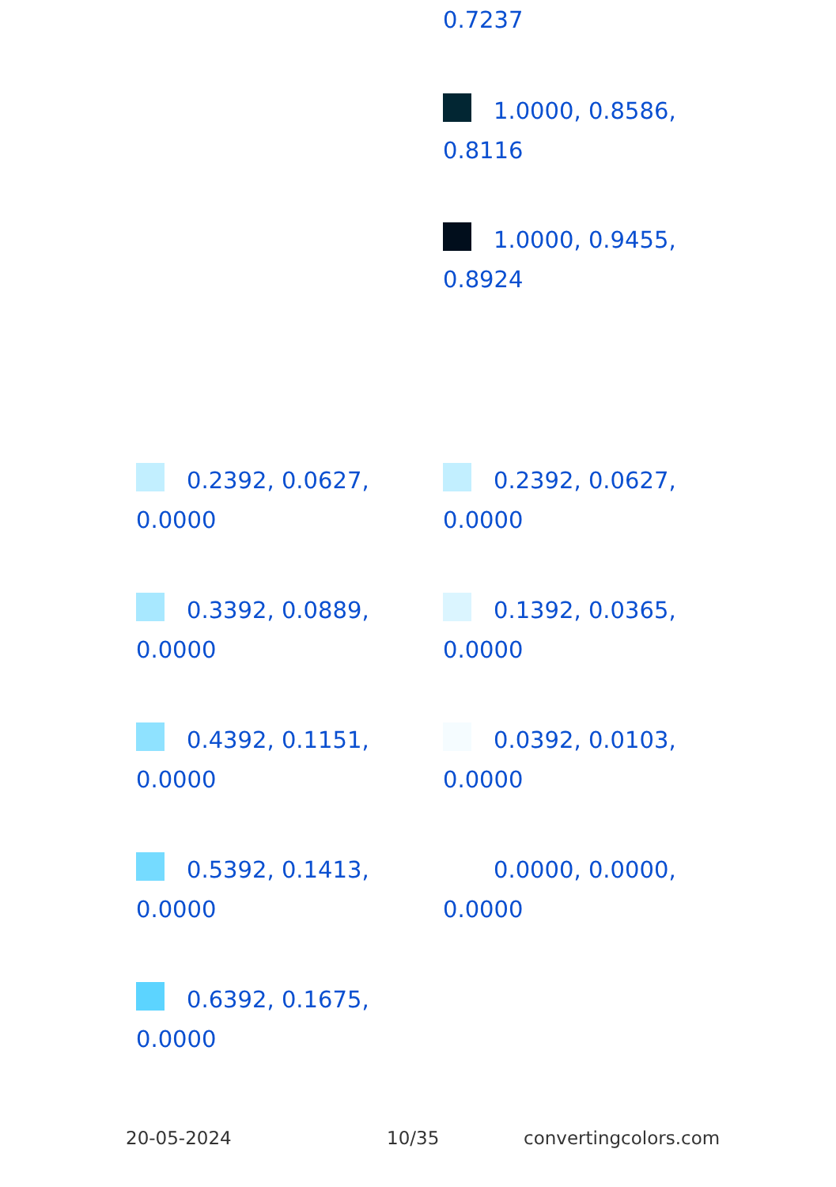0.7237
1.0000, 0.8586, 0.8116
1.0000, 0.9455, 0.8924
0.2392, 0.0627, 0.0000
0.2392, 0.0627, 0.0000
0.3392, 0.0889, 0.0000
0.1392, 0.0365, 0.0000
0.4392, 0.1151, 0.0000
0.0392, 0.0103, 0.0000
0.5392, 0.1413, 0.0000
0.0000, 0.0000, 0.0000
0.6392, 0.1675, 0.0000
20-05-2024 10/35 convertingcolors.com